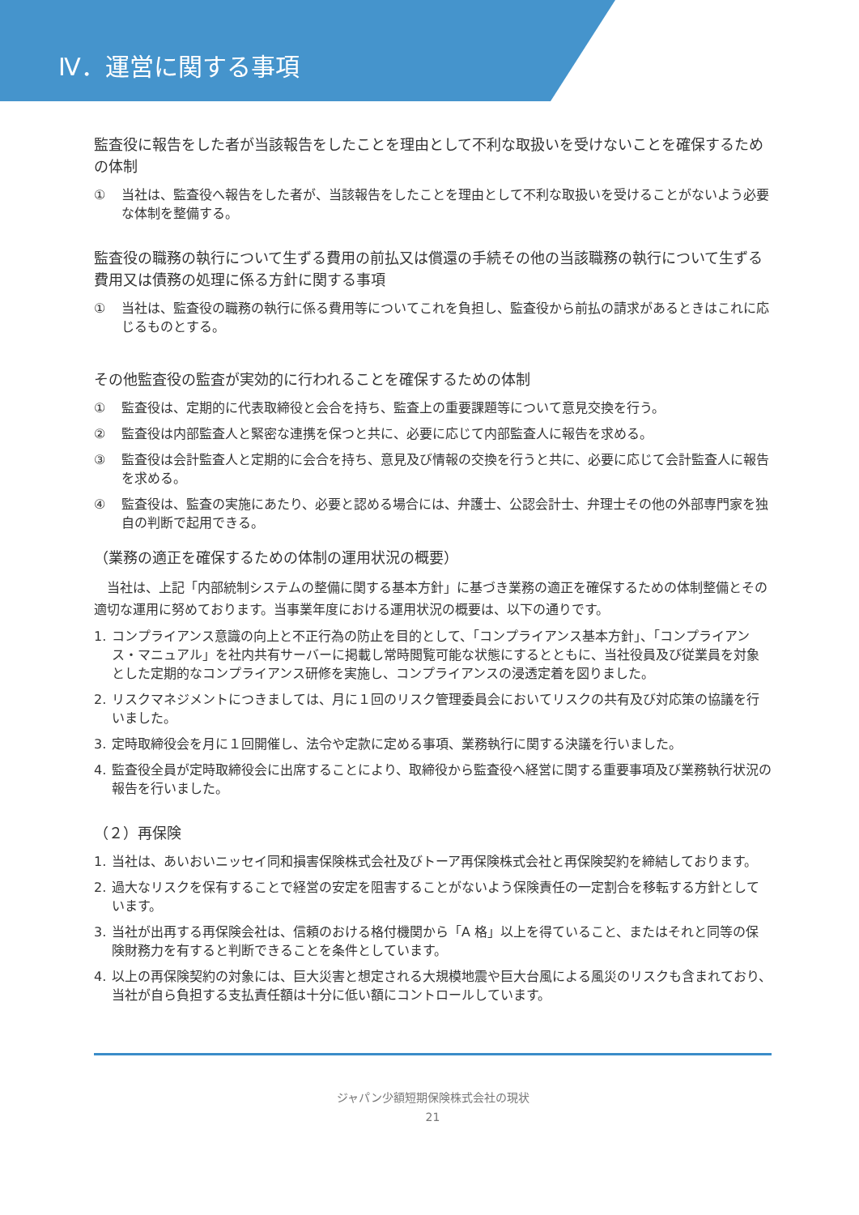Ⅳ．運営に関する事項
監査役に報告をした者が当該報告をしたことを理由として不利な取扱いを受けないことを確保するための体制
① 当社は、監査役へ報告をした者が、当該報告をしたことを理由として不利な取扱いを受けることがないよう必要な体制を整備する。
監査役の職務の執行について生ずる費用の前払又は償還の手続その他の当該職務の執行について生ずる費用又は債務の処理に係る方針に関する事項
① 当社は、監査役の職務の執行に係る費用等についてこれを負担し、監査役から前払の請求があるときはこれに応じるものとする。
その他監査役の監査が実効的に行われることを確保するための体制
① 監査役は、定期的に代表取締役と会合を持ち、監査上の重要課題等について意見交換を行う。
② 監査役は内部監査人と緊密な連携を保つと共に、必要に応じて内部監査人に報告を求める。
③ 監査役は会計監査人と定期的に会合を持ち、意見及び情報の交換を行うと共に、必要に応じて会計監査人に報告を求める。
④ 監査役は、監査の実施にあたり、必要と認める場合には、弁護士、公認会計士、弁理士その他の外部専門家を独自の判断で起用できる。
（業務の適正を確保するための体制の運用状況の概要）
　当社は、上記「内部統制システムの整備に関する基本方針」に基づき業務の適正を確保するための体制整備とその適切な運用に努めております。当事業年度における運用状況の概要は、以下の通りです。
1. コンプライアンス意識の向上と不正行為の防止を目的として、「コンプライアンス基本方針」、「コンプライアンス・マニュアル」を社内共有サーバーに掲載し常時閲覧可能な状態にするとともに、当社役員及び従業員を対象とした定期的なコンプライアンス研修を実施し、コンプライアンスの浸透定着を図りました。
2. リスクマネジメントにつきましては、月に１回のリスク管理委員会においてリスクの共有及び対応策の協議を行いました。
3. 定時取締役会を月に１回開催し、法令や定款に定める事項、業務執行に関する決議を行いました。
4. 監査役全員が定時取締役会に出席することにより、取締役から監査役へ経営に関する重要事項及び業務執行状況の報告を行いました。
（２）再保険
1. 当社は、あいおいニッセイ同和損害保険株式会社及びトーア再保険株式会社と再保険契約を締結しております。
2. 過大なリスクを保有することで経営の安定を阻害することがないよう保険責任の一定割合を移転する方針としています。
3. 当社が出再する再保険会社は、信頼のおける格付機関から「A 格」以上を得ていること、またはそれと同等の保険財務力を有すると判断できることを条件としています。
4. 以上の再保険契約の対象には、巨大災害と想定される大規模地震や巨大台風による風災のリスクも含まれており、当社が自ら負担する支払責任額は十分に低い額にコントロールしています。
ジャパン少額短期保険株式会社の現状
21